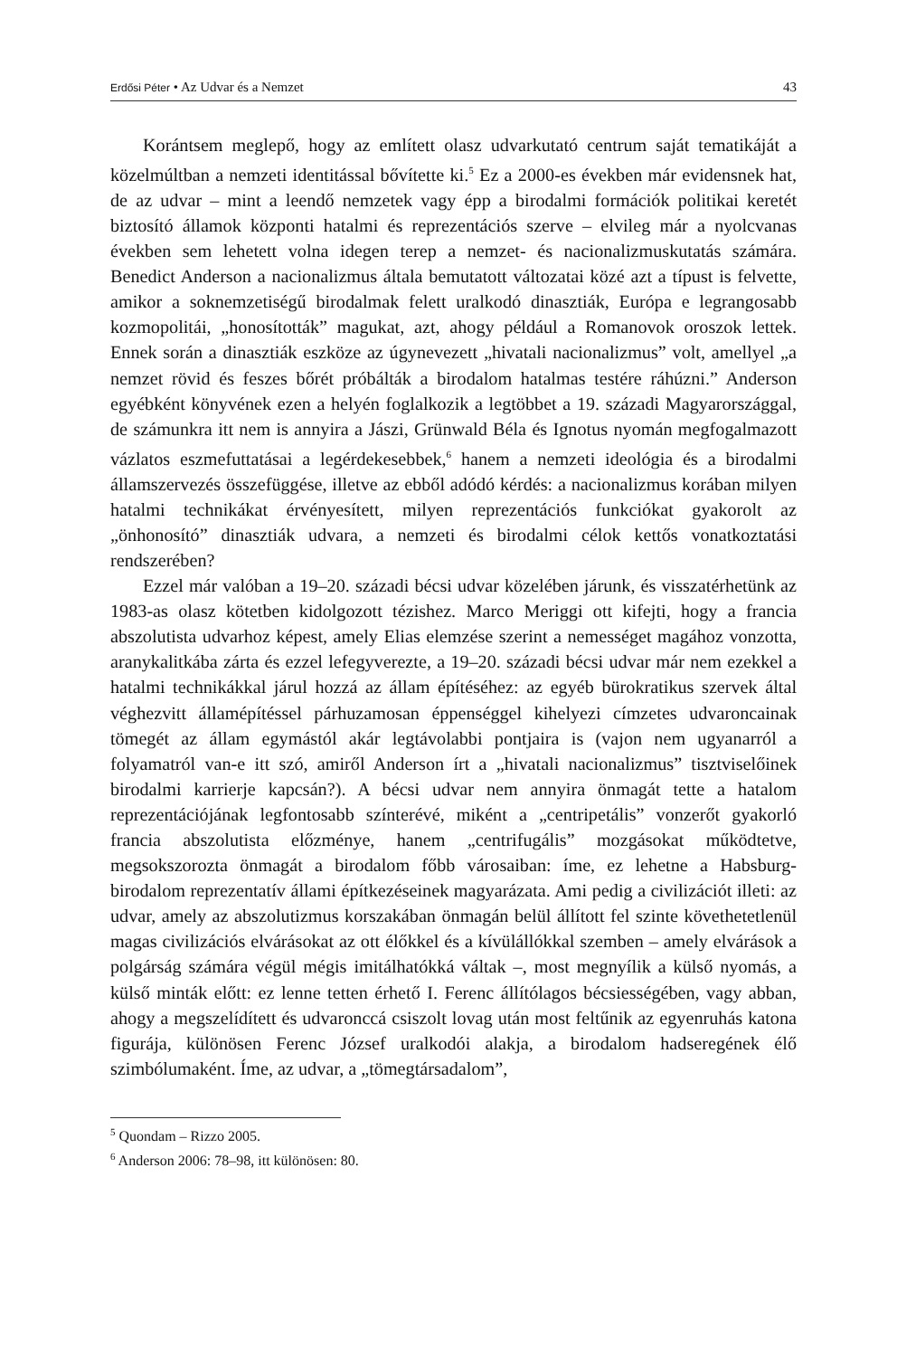Erdősi Péter • Az Udvar és a Nemzet 43
Korántsem meglepő, hogy az említett olasz udvarkutató centrum saját tematikáját a közelmúltban a nemzeti identitással bővítette ki.<sup>5</sup> Ez a 2000-es években már evidensnek hat, de az udvar – mint a leendő nemzetek vagy épp a birodalmi formációk politikai keretét biztosító államok központi hatalmi és reprezentációs szerve – elvileg már a nyolcvanas években sem lehetett volna idegen terep a nemzet- és nacionalizmuskutatás számára. Benedict Anderson a nacionalizmus általa bemutatott változatai közé azt a típust is felvette, amikor a soknemzetiségű birodalmak felett uralkodó dinasztiák, Európa e legrangosabb kozmopolitái, „honosították” magukat, azt, ahogy például a Romanovok oroszok lettek. Ennek során a dinasztiák eszköze az úgynevezett „hivatali nacionalizmus” volt, amellyel „a nemzet rövid és feszes bőrét próbálták a birodalom hatalmas testére ráhúzni.” Anderson egyébként könyvének ezen a helyén foglalkozik a legtöbbet a 19. századi Magyarországgal, de számunkra itt nem is annyira a Jászi, Grünwald Béla és Ignotus nyomán megfogalmazott vázlatos eszmefuttatásai a legérdekesebbek,<sup>6</sup> hanem a nemzeti ideológia és a birodalmi államszervezés összefüggése, illetve az ebből adódó kérdés: a nacionalizmus korában milyen hatalmi technikákat érvényesített, milyen reprezentációs funkciókat gyakorolt az „önhonosító” dinasztiák udvara, a nemzeti és birodalmi célok kettős vonatkoztatási rendszerében?
Ezzel már valóban a 19–20. századi bécsi udvar közelében járunk, és visszatérhetünk az 1983-as olasz kötetben kidolgozott tézishez. Marco Meriggi ott kifejti, hogy a francia abszolutista udvarhoz képest, amely Elias elemzése szerint a nemességet magához vonzotta, aranykalitkába zárta és ezzel lefegyverezte, a 19–20. századi bécsi udvar már nem ezekkel a hatalmi technikákkal járul hozzá az állam építéséhez: az egyéb bürokratikus szervek által véghezvitt államépítéssel párhuzamosan éppenséggel kihelyezi címzetes udvaroncainak tömegét az állam egymástól akár legtávolabbi pontjaira is (vajon nem ugyanarról a folyamatról van-e itt szó, amiről Anderson írt a „hivatali nacionalizmus” tisztviselőinek birodalmi karrierje kapcsán?). A bécsi udvar nem annyira önmagát tette a hatalom reprezentációjának legfontosabb színterévé, miként a „centripetális” vonzerőt gyakorló francia abszolutista előzménye, hanem „centrifugális” mozgásokat működtetve, megsokszorozta önmagát a birodalom főbb városaiban: íme, ez lehetne a Habsburg-birodalom reprezentatív állami építkezéseinek magyarázata. Ami pedig a civilizációt illeti: az udvar, amely az abszolutizmus korszakában önmagán belül állított fel szinte követhetetlenül magas civilizációs elvárásokat az ott élőkkel és a kívülállókkal szemben – amely elvárások a polgárság számára végül mégis imitálhatókká váltak –, most megnyílik a külső nyomás, a külső minták előtt: ez lenne tetten érhető I. Ferenc állítólagos bécsiességében, vagy abban, ahogy a megszelídített és udvaronccá csiszolt lovag után most feltűnik az egyenruhás katona figurája, különösen Ferenc József uralkodói alakja, a birodalom hadseregének élő szimbólumaként. Íme, az udvar, a „tömegtársadalom”,
<sup>5</sup> Quondam – Rizzo 2005.
<sup>6</sup> Anderson 2006: 78–98, itt különösen: 80.